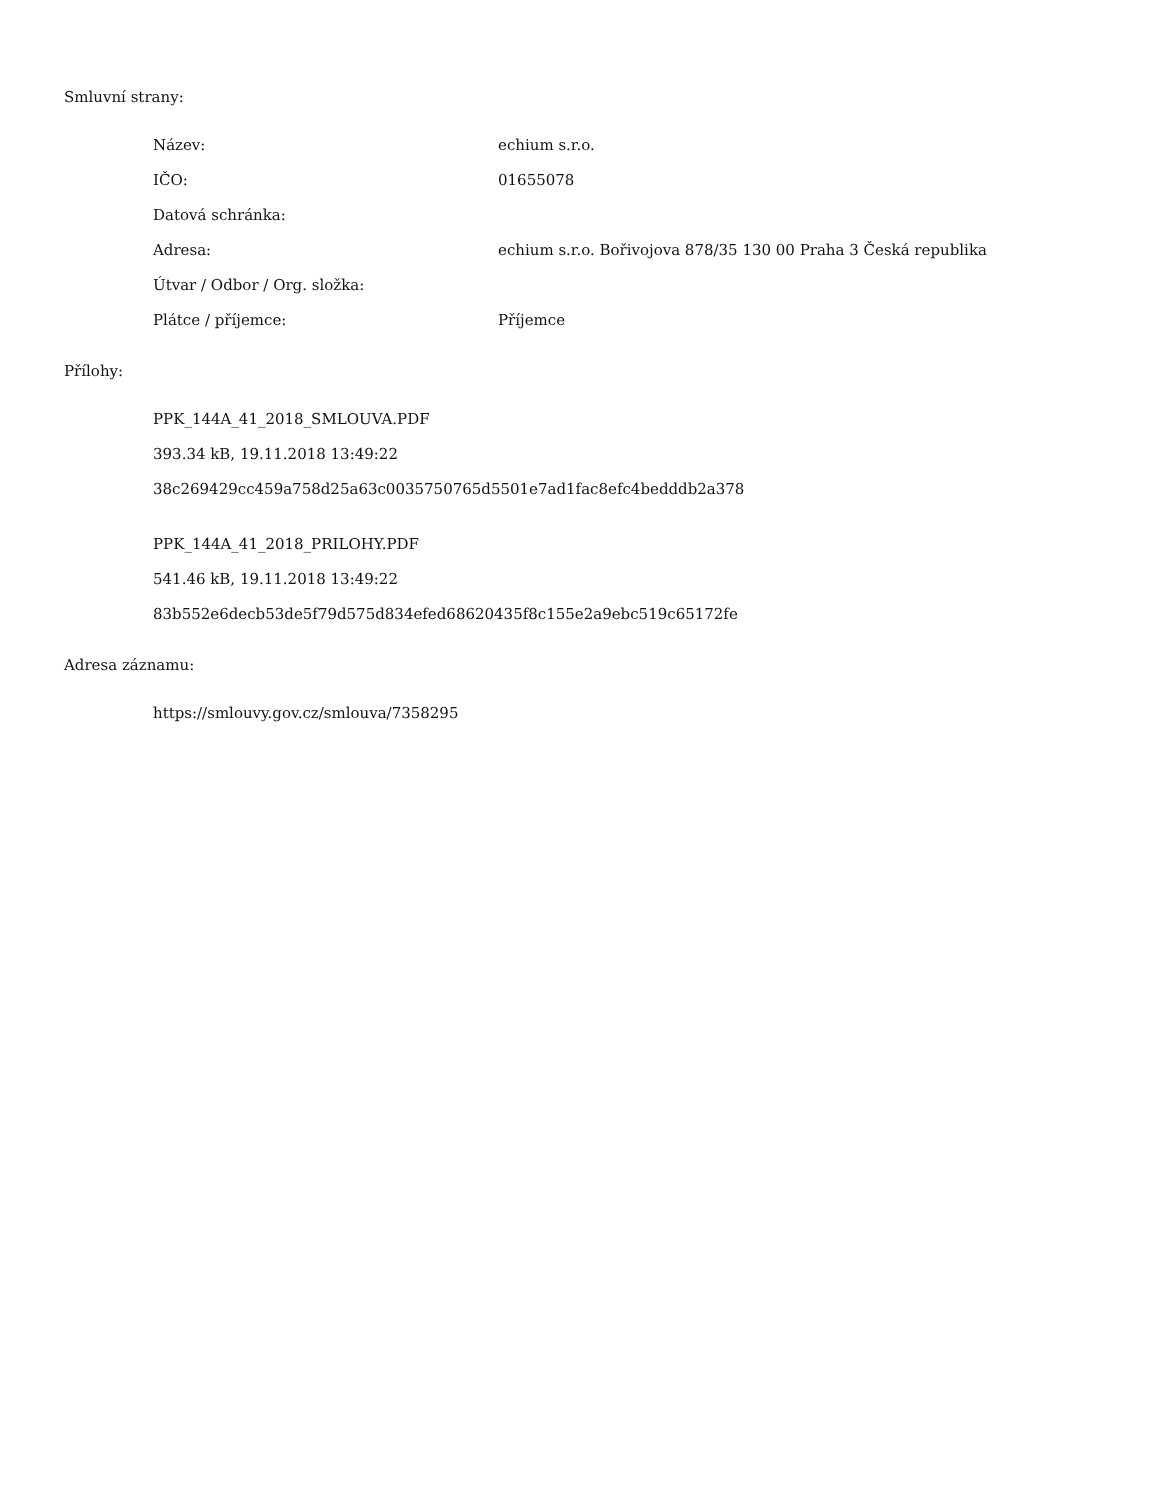Smluvní strany:
Název: echium s.r.o.
IČO: 01655078
Datová schránka:
Adresa: echium s.r.o. Bořivojova 878/35 130 00 Praha 3 Česká republika
Útvar / Odbor / Org. složka:
Plátce / příjemce: Příjemce
Přílohy:
PPK_144A_41_2018_SMLOUVA.PDF
393.34 kB, 19.11.2018 13:49:22
38c269429cc459a758d25a63c0035750765d5501e7ad1fac8efc4bedddb2a378
PPK_144A_41_2018_PRILOHY.PDF
541.46 kB, 19.11.2018 13:49:22
83b552e6decb53de5f79d575d834efed68620435f8c155e2a9ebc519c65172fe
Adresa záznamu:
https://smlouvy.gov.cz/smlouva/7358295